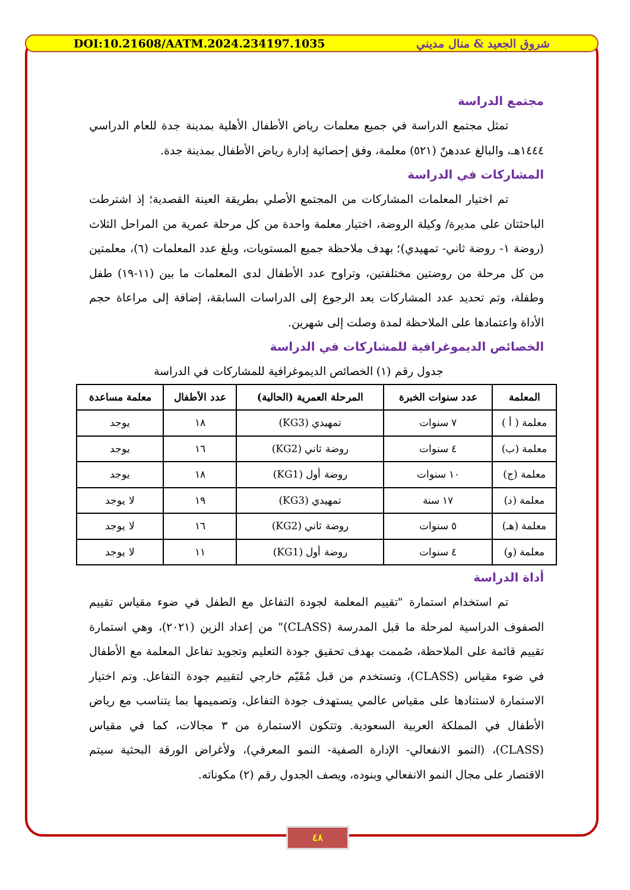DOI:10.21608/AATM.2024.234197.1035 شروق الجعيد & منال مديني
مجتمع الدراسة
تمثل مجتمع الدراسة في جميع معلمات رياض الأطفال الأهلية بمدينة جدة للعام الدراسي ١٤٤٤هـ، والبالغ عددهنّ (٥٢١) معلمة، وفق إحصائية إدارة رياض الأطفال بمدينة جدة.
المشاركات في الدراسة
تم اختيار المعلمات المشاركات من المجتمع الأصلي بطريقة العينة القصدية؛ إذ اشترطت الباحثتان على مديرة/ وكيلة الروضة، اختيار معلمة واحدة من كل مرحلة عمرية من المراحل الثلاث (روضة ١- روضة ثاني- تمهيدي)؛ بهدف ملاحظة جميع المستويات، وبلغ عدد المعلمات (٦)، معلمتين من كل مرحلة من روضتين مختلفتين، وتراوح عدد الأطفال لدى المعلمات ما بين (١١-١٩) طفل وطفلة، وتم تحديد عدد المشاركات بعد الرجوع إلى الدراسات السابقة، إضافة إلى مراعاة حجم الأداة واعتمادها على الملاحظة لمدة وصلت إلى شهرين.
الخصائص الديموغرافية للمشاركات في الدراسة
جدول رقم (١) الخصائص الديموغرافية للمشاركات في الدراسة
| المعلمة | عدد سنوات الخبرة | المرحلة العمرية (الحالية) | عدد الأطفال | معلمة مساعدة |
| --- | --- | --- | --- | --- |
| معلمة ( أ ) | ٧ سنوات | تمهيدي (KG3) | ١٨ | يوجد |
| معلمة (ب) | ٤ سنوات | روضة ثاني (KG2) | ١٦ | يوجد |
| معلمة (ج) | ١٠ سنوات | روضة أول (KG1) | ١٨ | يوجد |
| معلمة (د) | ١٧ سنة | تمهيدي (KG3) | ١٩ | لا يوجد |
| معلمة (هـ) | ٥ سنوات | روضة ثاني (KG2) | ١٦ | لا يوجد |
| معلمة (و) | ٤ سنوات | روضة أول (KG1) | ١١ | لا يوجد |
أداة الدراسة
تم استخدام استمارة "تقييم المعلمة لجودة التفاعل مع الطفل في ضوء مقياس تقييم الصفوف الدراسية لمرحلة ما قبل المدرسة (CLASS)" من إعداد الزين (٢٠٢١)، وهي استمارة تقييم قائمة على الملاحظة، صُممت بهدف تحقيق جودة التعليم وتجويد تفاعل المعلمة مع الأطفال في ضوء مقياس (CLASS)، وتستخدم من قبل مُقَيّم خارجي لتقييم جودة التفاعل. وتم اختيار الاستمارة لاستنادها على مقياس عالمي يستهدف جودة التفاعل، وتصميمها بما يتناسب مع رياض الأطفال في المملكة العربية السعودية. وتتكون الاستمارة من ٣ مجالات، كما في مقياس (CLASS)، (النمو الانفعالي- الإدارة الصفية- النمو المعرفي)، ولأغراض الورقة البحثية سيتم الاقتصار على مجال النمو الانفعالي وبنوده، ويصف الجدول رقم (٢) مكوناته.
٤٨